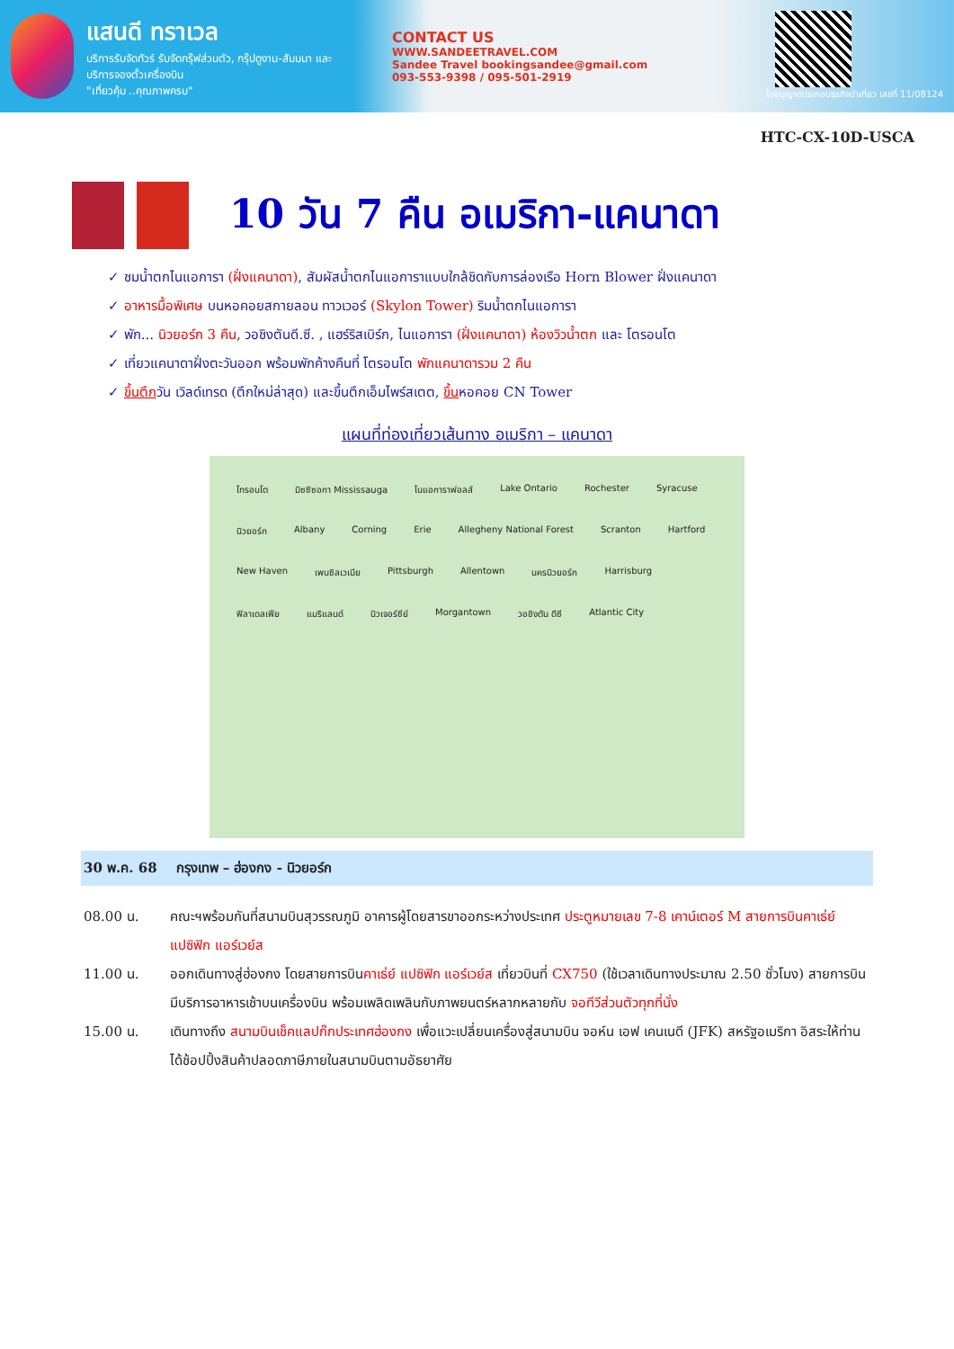แสนดี ทราเวล
บริการรับจัดทัวร์ รับจัดกรุ๊ฟส่วนตัว, กรุ๊ปดูงาน-สัมมนา และบริการจองตั๋วเครื่องบิน
"เที่ยวคุ้ม ..คุณภาพครบ"
CONTACT US
WWW.SANDEETRAVEL.COM
Sandee Travel bookingsandee@gmail.com
093-553-9398 / 095-501-2919
ใบอนุญาตประกอบธุรกิจนำเที่ยว เลขที่ 11/08124
HTC-CX-10D-USCA
10 วัน 7 คืน อเมริกา-แคนาดา
✓ ชมน้ำตกไนแอการา (ฝั่งแคนาดา), สัมผัสน้ำตกไนแอการาแบบใกล้ชิดกับการล่องเรือ Horn Blower ฝั่งแคนาดา
✓ อาหารมื้อพิเศษ บนหอคอยสกายลอน ทาวเวอร์ (Skylon Tower) ริมน้ำตกไนแอการา
✓ พัก... นิวยอร์ก 3 คืน, วอชิงตันดี.ซี. , แฮร์ริสเบิร์ก, ไนแอการา (ฝั่งแคนาดา) ห้องวิวน้ำตก และ โตรอนโต
✓ เที่ยวแคนาดาฝั่งตะวันออก พร้อมพักค้างคืนที่ โตรอนโต พักแคนาดารวม 2 คืน
✓ ขึ้นตึกวัน เวิลด์เทรด (ตึกใหม่ล่าสุด) และขึ้นตึกเอ็มไพร์สเตต, ขึ้นหอคอย CN Tower
แผนที่ท่องเที่ยวเส้นทาง อเมริกา – แคนาดา
โทรอนโต มิซซิซอกา Mississauga ไนแอการาฟอลส์ Lake Ontario Rochester Syracuse นิวยอร์ก Albany Corning Erie Allegheny National Forest Scranton Hartford New Haven เพนซิลเวเนีย Pittsburgh Allentown นครนิวยอร์ก Harrisburg ฟิลาเดลเฟีย แมริแลนด์ นิวเจอร์ซีย์ Morgantown วอชิงตัน ดีซี Atlantic City
30 พ.ค. 68 กรุงเทพ – ฮ่องกง - นิวยอร์ก
| 08.00 น. | คณะฯพร้อมกันที่สนามบินสุวรรณภูมิ อาคารผู้โดยสารขาออกระหว่างประเทศ ประตูหมายเลข 7-8 เคาน์เตอร์ M สายการบินคาเธ่ย์ แปซิฟิก แอร์เวย์ส |
| 11.00 น. | ออกเดินทางสู่ฮ่องกง โดยสายการบิน คาเธ่ย์ แปซิฟิก แอร์เวย์ส เที่ยวบินที่ CX750 (ใช้เวลาเดินทางประมาณ 2.50 ชั่วโมง) สายการบินมีบริการอาหารเช้าบนเครื่องบิน พร้อมเพลิดเพลินกับภาพยนตร์หลากหลายกับ จอทีวีส่วนตัวทุกที่นั่ง |
| 15.00 น. | เดินทางถึง สนามบินเช็คแลปก๊กประเทศฮ่องกง เพื่อแวะเปลี่ยนเครื่องสู่สนามบิน จอห์น เอฟ เคนเนดี (JFK) สหรัฐอเมริกา อิสระให้ท่านได้ช้อปปิ้งสินค้าปลอดภาษีภายในสนามบินตามอัธยาศัย |